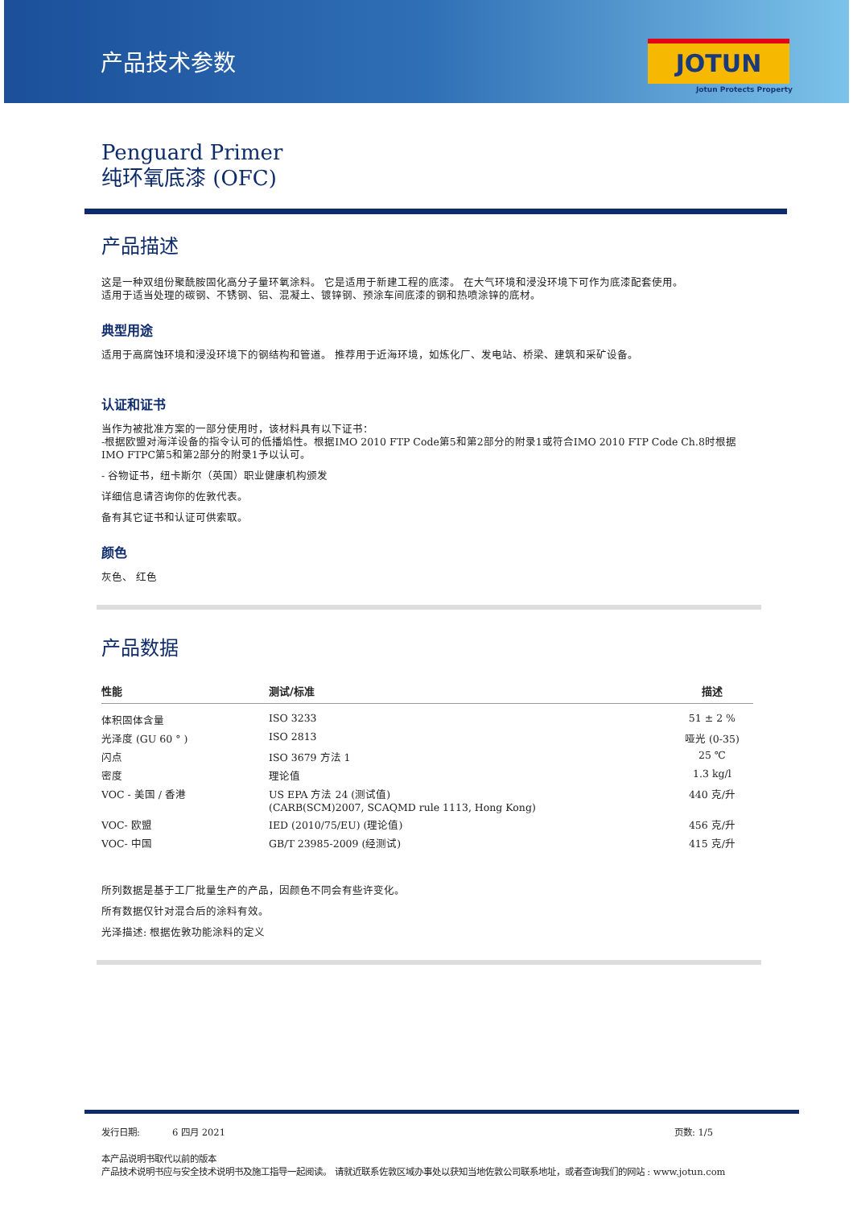产品技术参数 JOTUN
Jotun Protects Property
Penguard Primer
纯环氧底漆 (OFC)
产品描述
这是一种双组份聚酰胺固化高分子量环氧涂料。 它是适用于新建工程的底漆。 在大气环境和浸没环境下可作为底漆配套使用。
适用于适当处理的碳钢、不锈钢、铝、混凝土、镀锌钢、预涂车间底漆的钢和热喷涂锌的底材。
典型用途
适用于高腐蚀环境和浸没环境下的钢结构和管道。 推荐用于近海环境，如炼化厂、发电站、桥梁、建筑和采矿设备。
认证和证书
当作为被批准方案的一部分使用时，该材料具有以下证书：
-根据欧盟对海洋设备的指令认可的低播焰性。根据IMO 2010 FTP Code第5和第2部分的附录1或符合IMO 2010 FTP Code Ch.8时根据IMO FTPC第5和第2部分的附录1予以认可。
- 谷物证书，纽卡斯尔（英国）职业健康机构颁发
详细信息请咨询你的佐敦代表。
备有其它证书和认证可供索取。
颜色
灰色、 红色
产品数据
| 性能 | 测试/标准 | 描述 |
| --- | --- | --- |
| 体积固体含量 | ISO 3233 | 51 ± 2 % |
| 光泽度 (GU 60 ° ) | ISO 2813 | 哑光 (0-35) |
| 闪点 | ISO 3679 方法 1 | 25 ℃ |
| 密度 | 理论值 | 1.3 kg/l |
| VOC - 美国 / 香港 | US EPA 方法 24 (测试值) (CARB(SCM)2007, SCAQMD rule 1113, Hong Kong) | 440 克/升 |
| VOC- 欧盟 | IED (2010/75/EU) (理论值) | 456 克/升 |
| VOC- 中国 | GB/T 23985-2009 (经测试) | 415 克/升 |
所列数据是基于工厂批量生产的产品，因颜色不同会有些许变化。
所有数据仅针对混合后的涂料有效。
光泽描述: 根据佐敦功能涂料的定义
发行日期: 6 四月 2021 页数: 1/5
本产品说明书取代以前的版本
产品技术说明书应与安全技术说明书及施工指导一起阅读。 请就近联系佐敦区域办事处以获知当地佐敦公司联系地址，或者查询我们的网站 : www.jotun.com